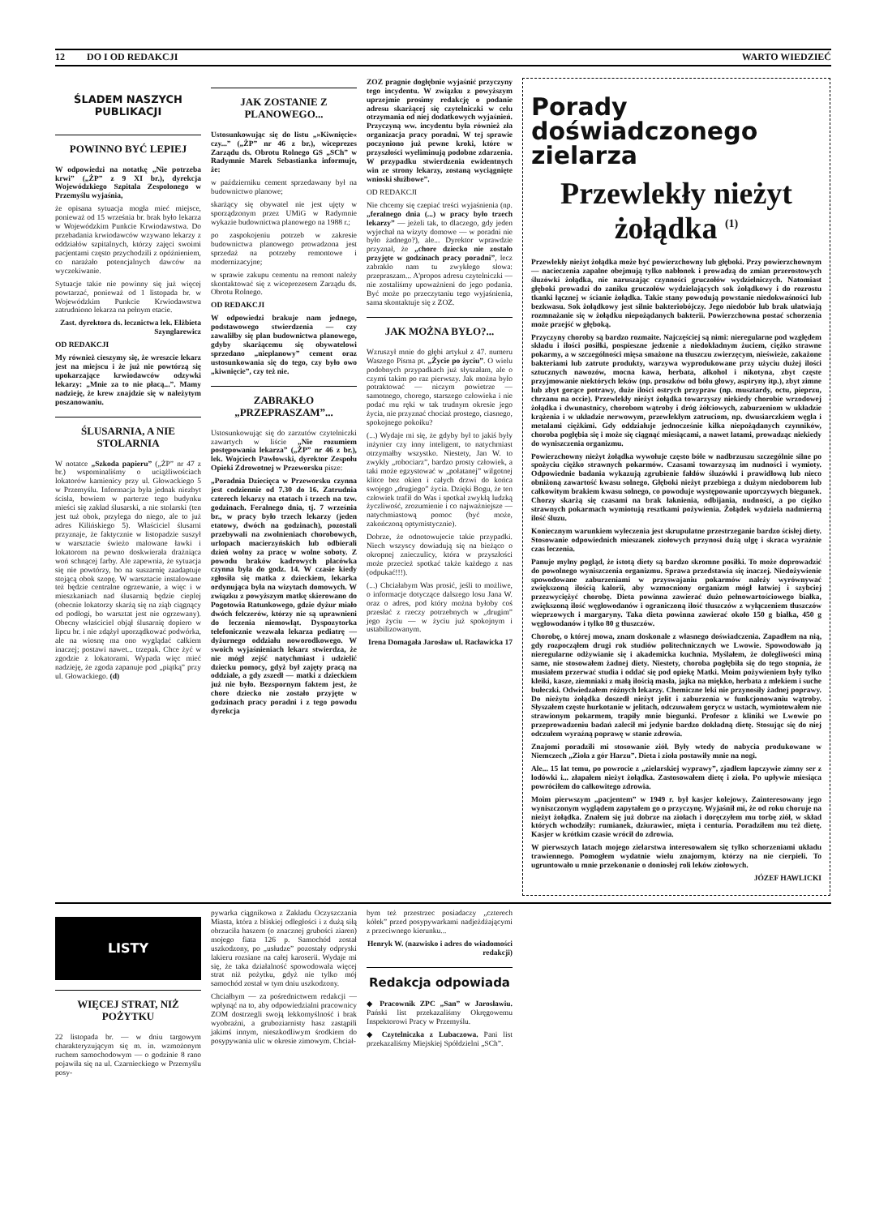12 DO I OD REDAKCJI WARTO WIEDZIEĆ
ŚLADEM NASZYCH PUBLIKACJI
POWINNO BYĆ LEPIEJ
W odpowiedzi na notatkę „Nie potrzeba krwi” („ŻP” z 9 XI br.), dyrekcja Wojewódzkiego Szpitala Zespolonego w Przemyślu wyjaśnia,
że opisana sytuacja mogła mieć miejsce, ponieważ od 15 września br. brak było lekarza w Wojewódzkim Punkcie Krwiodawstwa. Do przebadania krwiodawców wzywano lekarzy z oddziałów szpitalnych, którzy zajęci swoimi pacjentami często przychodzili z opóźnieniem, co narażało potencjalnych dawców na wyczekiwanie.
Sytuacje takie nie powinny się już więcej powtarzać, ponieważ od 1 listopada br. w Wojewódzkim Punkcie Krwiodawstwa zatrudniono lekarza na pełnym etacie.
Zast. dyrektora ds. lecznictwa lek. Elżbieta Szynglarewicz
OD REDAKCJI
My również cieszymy się, że wreszcie lekarz jest na miejscu i że już nie powtórzą się upokarzające krwiodawców odzywki lekarzy: „Mnie za to nie płacą...”. Mamy nadzieję, że krew znajdzie się w należytym poszanowaniu.
ŚLUSARNIA, A NIE STOLARNIA
W notatce „Szkoda papieru” („ŻP” nr 47 z br.) wspominaliśmy o uciążliwościach lokatorów kamienicy przy ul. Głowackiego 5 w Przemyślu. Informacja była jednak niezbyt ścisła, bowiem w parterze tego budynku mieści się zakład ślusarski, a nie stolarski (ten jest tuż obok, przylega do niego, ale to już adres Kilińskiego 5). Właściciel ślusarni przyznaje, że faktycznie w listopadzie suszył w warsztacie świeżo malowane ławki i lokatorom na pewno doskwierała drażniąca woń schnącej farby. Ale zapewnia, że sytuacja się nie powtórzy, bo na suszarnię zaadaptuje stojącą obok szopę. W warsztacie instalowane też będzie centralne ogrzewanie, a więc i w mieszkaniach nad ślusarnią będzie cieplej (obecnie lokatorzy skarżą się na ziąb ciągnący od podłogi, bo warsztat jest nie ogrzewany). Obecny właściciel objął ślusarnię dopiero w lipcu br. i nie zdążył uporządkować podwórka, ale na wiosnę ma ono wyglądać całkiem inaczej; postawi nawet... trzepak. Chce żyć w zgodzie z lokatorami. Wypada więc mieć nadzieję, że zgoda zapanuje pod „piątką” przy ul. Głowackiego. (d)
JAK ZOSTANIE Z PLANOWEGO...
Ustosunkowując się do listu „»Kiwnięcie« czy...” („ŻP” nr 46 z br.), wiceprezes Zarządu ds. Obrotu Rolnego GS „SCh” w Radymnie Marek Sebastianka informuje, że:
w październiku cement sprzedawany był na budownictwo planowe;
skarżący się obywatel nie jest ujęty w sporządzonym przez UMiG w Radymnie wykazie budownictwa planowego na 1988 r.;
po zaspokojeniu potrzeb w zakresie budownictwa planowego prowadzona jest sprzedaż na potrzeby remontowe i modernizacyjne;
w sprawie zakupu cementu na remont należy skontaktować się z wiceprezesem Zarządu ds. Obrotu Rolnego.
OD REDAKCJI
W odpowiedzi brakuje nam jednego, podstawowego stwierdzenia — czy zawaliłby się plan budownictwa planowego, gdyby skarżącemu się obywatelowi sprzedano „nieplanowy” cement oraz ustosunkowania się do tego, czy było owo „kiwnięcie”, czy też nie.
ZABRAKŁO „PRZEPRASZAM”...
Ustosunkowując się do zarzutów czytelniczki zawartych w liście „Nie rozumiem postępowania lekarza” („ŻP” nr 46 z br.), lek. Wojciech Pawłowski, dyrektor Zespołu Opieki Zdrowotnej w Przeworsku pisze:
„Poradnia Dziecięca w Przeworsku czynna jest codziennie od 7.30 do 16. Zatrudnia czterech lekarzy na etatach i trzech na tzw. godzinach. Feralnego dnia, tj. 7 września br., w pracy było trzech lekarzy (jeden etatowy, dwóch na godzinach), pozostali przebywali na zwolnieniach chorobowych, urlopach macierzyńskich lub odbierali dzień wolny za pracę w wolne soboty. Z powodu braków kadrowych placówka czynna była do godz. 14. W czasie kiedy zgłosiła się matka z dzieckiem, lekarka ordynująca była na wizytach domowych. W związku z powyższym matkę skierowano do Pogotowia Ratunkowego, gdzie dyżur miało dwóch felczerów, którzy nie są uprawnieni do leczenia niemowląt. Dyspozytorka telefonicznie wezwała lekarza pediatrę — dyżurnego oddziału noworodkowego. W swoich wyjaśnieniach lekarz stwierdza, że nie mógł zejść natychmiast i udzielić dziecku pomocy, gdyż był zajęty pracą na oddziale, a gdy zszedł — matki z dzieckiem już nie było. Bezspornym faktem jest, że chore dziecko nie zostało przyjęte w godzinach pracy poradni i z tego powodu dyrekcja
ZOZ pragnie dogłębnie wyjaśnić przyczyny tego incydentu. W związku z powyższym uprzejmie prosimy redakcję o podanie adresu skarżącej się czytelniczki w celu otrzymania od niej dodatkowych wyjaśnień. Przyczyną ww. incydentu była również zła organizacja pracy poradni. W tej sprawie poczyniono już pewne kroki, które w przyszłości wyeliminują podobne zdarzenia. W przypadku stwierdzenia ewidentnych win ze strony lekarzy, zostaną wyciągnięte wnioski służbowe”.
OD REDAKCJI
Nie chcemy się czepiać treści wyjaśnienia (np. „feralnego dnia (...) w pracy było trzech lekarzy” — jeżeli tak, to dlaczego, gdy jeden wyjechał na wizyty domowe — w poradni nie było żadnego?), ale... Dyrektor wprawdzie przyznał, że „chore dziecko nie zostało przyjęte w godzinach pracy poradni”, lecz zabrakło nam tu zwykłego słowa: przepraszam... A'propos adresu czytelniczki — nie zostaliśmy upoważnieni do jego podania. Być może po przeczytaniu tego wyjaśnienia, sama skontaktuje się z ZOZ.
JAK MOŻNA BYŁO?...
Wzruszył mnie do głębi artykuł z 47. numeru Waszego Pisma pt. „Życie po życiu”. O wielu podobnych przypadkach już słyszałam, ale o czymś takim po raz pierwszy. Jak można było potraktować — niczym powietrze — samotnego, chorego, starszego człowieka i nie podać mu ręki w tak trudnym okresie jego życia, nie przyznać chociaż prostego, ciasnego, spokojnego pokoiku?
(...) Wydaje mi się, że gdyby był to jakiś były inżynier czy inny inteligent, to natychmiast otrzymałby wszystko. Niestety, Jan W. to zwykły „robociarz”, bardzo prosty człowiek, a taki może egzystować w „połatanej” wilgotnej klitce bez okien i całych drzwi do końca swojego „drugiego” życia. Dzięki Bogu, że ten człowiek trafił do Was i spotkał zwykłą ludzką życzliwość, zrozumienie i co najważniejsze — natychmiastową pomoc (być może, zakończoną optymistycznie).
Dobrze, że odnotowujecie takie przypadki. Niech wszyscy dowiadują się na bieżąco o okropnej znieczulicy, która w przyszłości może przecież spotkać także każdego z nas (odpukać!!!).
(...) Chciałabym Was prosić, jeśli to możliwe, o informacje dotyczące dalszego losu Jana W. oraz o adres, pod który można byłoby coś przesłać z rzeczy potrzebnych w „drugim” jego życiu — w życiu już spokojnym i ustabilizowanym.
Irena Domagała Jarosław ul. Racławicka 17
Porady doświadczonego zielarza
Przewlekły nieżyt żołądka <sup>(1)</sup>
Przewlekły nieżyt żołądka może być powierzchowny lub głęboki. Przy powierzchownym — nacieczenia zapalne obejmują tylko nabłonek i prowadzą do zmian przerostowych śluzówki żołądka, nie naruszając czynności gruczołów wydzielniczych. Natomiast głęboki prowadzi do zaniku gruczołów wydzielających sok żołądkowy i do rozrostu tkanki łącznej w ścianie żołądka. Takie stany powodują powstanie niedokwaśności lub bezkwasu. Sok żołądkowy jest silnie bakteriobójczy. Jego niedobór lub brak ułatwiają rozmnażanie się w żołądku niepożądanych bakterii. Powierzchowna postać schorzenia może przejść w głęboką.
Przyczyny choroby są bardzo rozmaite. Najczęściej są nimi: nieregularne pod względem składu i ilości posiłki, pospieszne jedzenie z niedokładnym żuciem, ciężko strawne pokarmy, a w szczególności mięsa smażone na tłuszczu zwierzęcym, nieświeże, zakażone bakteriami lub zatrute produkty, warzywa wyprodukowane przy użyciu dużej ilości sztucznych nawozów, mocna kawa, herbata, alkohol i nikotyna, zbyt częste przyjmowanie niektórych leków (np. proszków od bólu głowy, aspiryny itp.), zbyt zimne lub zbyt gorące potrawy, duże ilości ostrych przypraw (np. musztardy, octu, pieprzu, chrzanu na occie). Przewlekły nieżyt żołądka towarzyszy niekiedy chorobie wrzodowej żołądka i dwunastnicy, chorobom wątroby i dróg żółciowych, zaburzeniom w układzie krążenia i w układzie nerwowym, przewlekłym zatruciom, np. dwusiarczkiem węgla i metalami ciężkimi. Gdy oddziałuje jednocześnie kilka niepożądanych czynników, choroba pogłębia się i może się ciągnąć miesiącami, a nawet latami, prowadząc niekiedy do wyniszczenia organizmu.
Powierzchowny nieżyt żołądka wywołuje często bóle w nadbrzuszu szczególnie silne po spożyciu ciężko strawnych pokarmów. Czasami towarzyszą im nudności i wymioty. Odpowiednie badania wykazują zgrubienie fałdów śluzówki i prawidłową lub nieco obniżoną zawartość kwasu solnego. Głęboki nieżyt przebiega z dużym niedoborem lub całkowitym brakiem kwasu solnego, co powoduje występowanie uporczywych biegunek. Chorzy skarżą się czasami na brak łaknienia, odbijania, nudności, a po ciężko strawnych pokarmach wymiotują resztkami pożywienia. Żołądek wydziela nadmierną ilość śluzu.
Koniecznym warunkiem wyleczenia jest skrupulatne przestrzeganie bardzo ścisłej diety. Stosowanie odpowiednich mieszanek ziołowych przynosi dużą ulgę i skraca wyraźnie czas leczenia.
Panuje mylny pogląd, że istotą diety są bardzo skromne posiłki. To może doprowadzić do powolnego wyniszczenia organizmu. Sprawa przedstawia się inaczej. Niedożywienie spowodowane zaburzeniami w przyswajaniu pokarmów należy wyrównywać zwiększoną ilością kalorii, aby wzmocniony organizm mógł łatwiej i szybciej przezwyciężyć chorobę. Dieta powinna zawierać dużo pełnowartościowego białka, zwiększoną ilość węglowodanów i ograniczoną ilość tłuszczów z wyłączeniem tłuszczów wieprzowych i margaryny. Taka dieta powinna zawierać około 150 g białka, 450 g węglowodanów i tylko 80 g tłuszczów.
Chorobę, o której mowa, znam doskonale z własnego doświadczenia. Zapadłem na nią, gdy rozpocząłem drugi rok studiów politechnicznych we Lwowie. Spowodowało ją nieregularne odżywianie się i akademicka kuchnia. Myślałem, że dolegliwości miną same, nie stosowałem żadnej diety. Niestety, choroba pogłębiła się do tego stopnia, że musiałem przerwać studia i oddać się pod opiekę Matki. Moim pożywieniem były tylko kleiki, kasze, ziemniaki z małą ilością masła, jajka na miękko, herbata z mlekiem i suche bułeczki. Odwiedzałem różnych lekarzy. Chemiczne leki nie przynosiły żadnej poprawy. Do nieżytu żołądka doszedł nieżyt jelit i zaburzenia w funkcjonowaniu wątroby. Słyszałem częste hurkotanie w jelitach, odczuwałem gorycz w ustach, wymiotowałem nie strawionym pokarmem, trapiły mnie biegunki. Profesor z kliniki we Lwowie po przeprowadzeniu badań zalecił mi jedynie bardzo dokładną dietę. Stosując się do niej odczułem wyraźną poprawę w stanie zdrowia.
Znajomi poradzili mi stosowanie ziół. Były wtedy do nabycia produkowane w Niemczech „Zioła z gór Harzu”. Dieta i zioła postawiły mnie na nogi.
Ale... 15 lat temu, po powrocie z „zielarskiej wyprawy”, zjadłem łapczywie zimny ser z lodówki i... złapałem nieżyt żołądka. Zastosowałem dietę i zioła. Po upływie miesiąca powróciłem do całkowitego zdrowia.
Moim pierwszym „pacjentem” w 1949 r. był kasjer kolejowy. Zainteresowany jego wyniszczonym wyglądem zapytałem go o przyczynę. Wyjaśnił mi, że od roku choruje na nieżyt żołądka. Znałem się już dobrze na ziołach i doręczyłem mu torbę ziół, w skład których wchodziły: rumianek, dziurawiec, mięta i centuria. Poradziłem mu też dietę. Kasjer w krótkim czasie wrócił do zdrowia.
W pierwszych latach mojego zielarstwa interesowałem się tylko schorzeniami układu trawiennego. Pomogłem wydatnie wielu znajomym, którzy na nie cierpieli. To ugruntowało u mnie przekonanie o doniosłej roli leków ziołowych.
JÓZEF HAWLICKI
LISTY
WIĘCEJ STRAT, NIŻ POŻYTKU
22 listopada br. — w dniu targowym charakteryzującym się m. in. wzmożonym ruchem samochodowym — o godzinie 8 rano pojawiła się na ul. Czarnieckiego w Przemyślu posy-
pywarka ciągnikowa z Zakładu Oczyszczania Miasta, która z bliskiej odległości i z dużą siłą obrzuciła haszem (o znacznej grubości ziaren) mojego fiata 126 p. Samochód został uszkodzony, po „usłudze” pozostały odpryski lakieru rozsiane na całej karoserii. Wydaje mi się, że taka działalność spowodowała więcej strat niż pożytku, gdyż nie tylko mój samochód został w tym dniu uszkodzony.
Chciałbym — za pośrednictwem redakcji — wpłynąć na to, aby odpowiedzialni pracownicy ZOM dostrzegli swoją lekkomyślność i brak wyobraźni, a grubo­ziarnisty hasz zastąpili jakimś innym, nieszkodliwym środkiem do posypywania ulic w okresie zimowym. Chciał-
bym też przestrzec posiadaczy „czterech kółek” przed posypywarkami nadjeżdżającymi z przeciwnego kierunku...
Henryk W. (nazwisko i adres do wiadomości redakcji)
Redakcja odpowiada
◆ Pracownik ZPC „San” w Jarosławiu. Pański list przekazaliśmy Okręgowemu Inspektorowi Pracy w Przemyślu.
◆ Czytelniczka z Lubaczowa. Pani list przekazaliśmy Miejskiej Spółdzielni „SCh”.